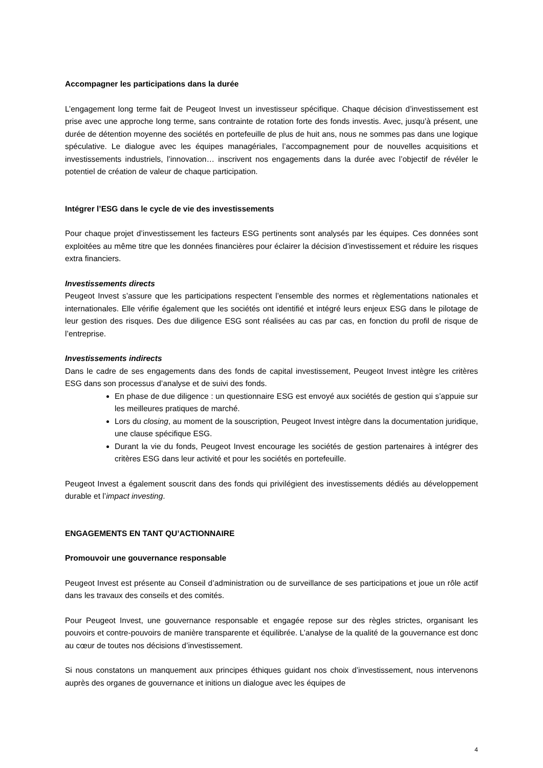Accompagner les participations dans la durée
L’engagement long terme fait de Peugeot Invest un investisseur spécifique. Chaque décision d’investissement est prise avec une approche long terme, sans contrainte de rotation forte des fonds investis. Avec, jusqu’à présent, une durée de détention moyenne des sociétés en portefeuille de plus de huit ans, nous ne sommes pas dans une logique spéculative. Le dialogue avec les équipes managériales, l’accompagnement pour de nouvelles acquisitions et investissements industriels, l’innovation… inscrivent nos engagements dans la durée avec l’objectif de révéler le potentiel de création de valeur de chaque participation.
Intégrer l’ESG dans le cycle de vie des investissements
Pour chaque projet d’investissement les facteurs ESG pertinents sont analysés par les équipes. Ces données sont exploitées au même titre que les données financières pour éclairer la décision d’investissement et réduire les risques extra financiers.
Investissements directs
Peugeot Invest s’assure que les participations respectent l’ensemble des normes et règlementations nationales et internationales. Elle vérifie également que les sociétés ont identifié et intégré leurs enjeux ESG dans le pilotage de leur gestion des risques. Des due diligence ESG sont réalisées au cas par cas, en fonction du profil de risque de l’entreprise.
Investissements indirects
Dans le cadre de ses engagements dans des fonds de capital investissement, Peugeot Invest intègre les critères ESG dans son processus d’analyse et de suivi des fonds.
En phase de due diligence : un questionnaire ESG est envoyé aux sociétés de gestion qui s’appuie sur les meilleures pratiques de marché.
Lors du closing, au moment de la souscription, Peugeot Invest intègre dans la documentation juridique, une clause spécifique ESG.
Durant la vie du fonds, Peugeot Invest encourage les sociétés de gestion partenaires à intégrer des critères ESG dans leur activité et pour les sociétés en portefeuille.
Peugeot Invest a également souscrit dans des fonds qui privilégient des investissements dédiés au développement durable et l’impact investing.
ENGAGEMENTS EN TANT QU’ACTIONNAIRE
Promouvoir une gouvernance responsable
Peugeot Invest est présente au Conseil d’administration ou de surveillance de ses participations et joue un rôle actif dans les travaux des conseils et des comités.
Pour Peugeot Invest, une gouvernance responsable et engagée repose sur des règles strictes, organisant les pouvoirs et contre-pouvoirs de manière transparente et équilibrée. L’analyse de la qualité de la gouvernance est donc au cœur de toutes nos décisions d’investissement.
Si nous constatons un manquement aux principes éthiques guidant nos choix d’investissement, nous intervenons auprès des organes de gouvernance et initions un dialogue avec les équipes de
4